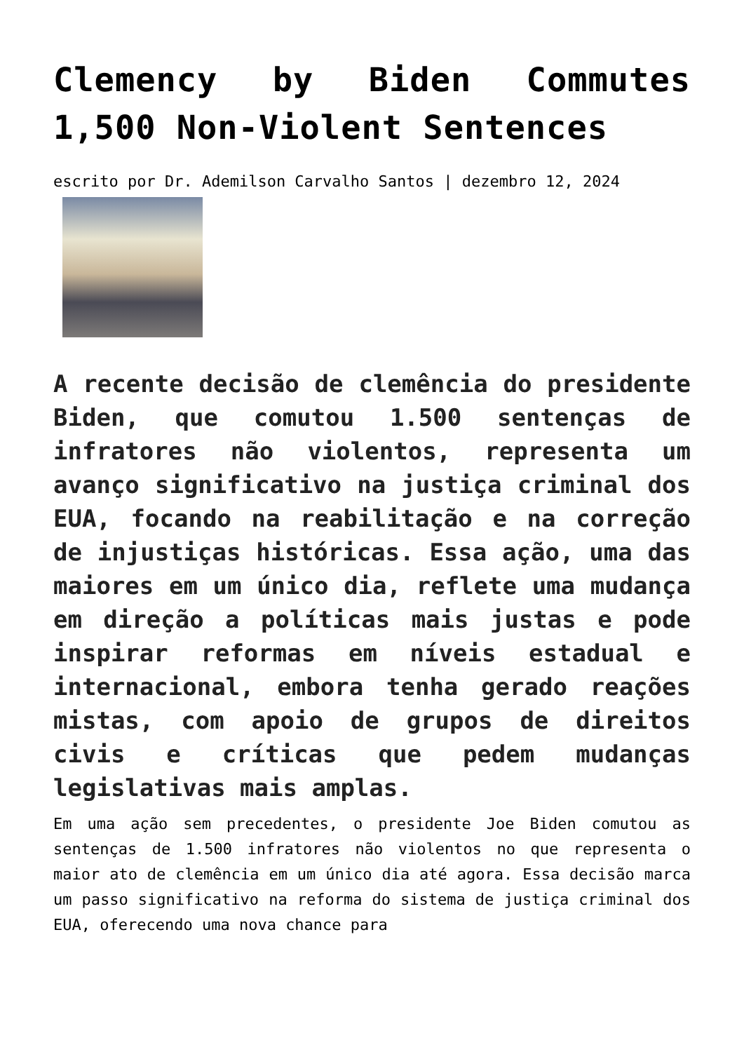Clemency by Biden Commutes 1,500 Non-Violent Sentences
escrito por Dr. Ademilson Carvalho Santos | dezembro 12, 2024
A recente decisão de clemência do presidente Biden, que comutou 1.500 sentenças de infratores não violentos, representa um avanço significativo na justiça criminal dos EUA, focando na reabilitação e na correção de injustiças históricas. Essa ação, uma das maiores em um único dia, reflete uma mudança em direção a políticas mais justas e pode inspirar reformas em níveis estadual e internacional, embora tenha gerado reações mistas, com apoio de grupos de direitos civis e críticas que pedem mudanças legislativas mais amplas.
Em uma ação sem precedentes, o presidente Joe Biden comutou as sentenças de 1.500 infratores não violentos no que representa o maior ato de clemência em um único dia até agora. Essa decisão marca um passo significativo na reforma do sistema de justiça criminal dos EUA, oferecendo uma nova chance para